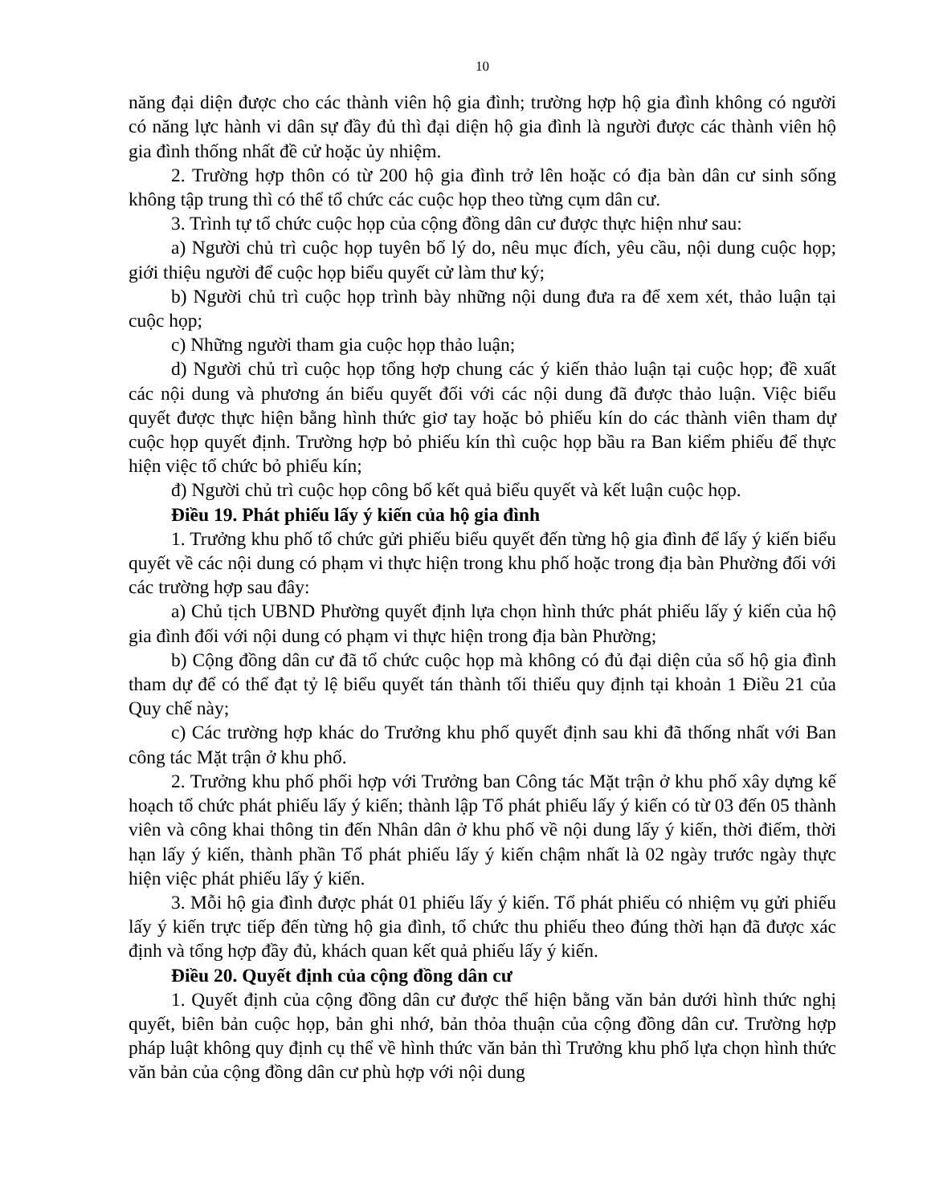10
năng đại diện được cho các thành viên hộ gia đình; trường hợp hộ gia đình không có người có năng lực hành vi dân sự đầy đủ thì đại diện hộ gia đình là người được các thành viên hộ gia đình thống nhất đề cử hoặc ủy nhiệm.
2. Trường hợp thôn có từ 200 hộ gia đình trở lên hoặc có địa bàn dân cư sinh sống không tập trung thì có thể tổ chức các cuộc họp theo từng cụm dân cư.
3. Trình tự tổ chức cuộc họp của cộng đồng dân cư được thực hiện như sau:
a) Người chủ trì cuộc họp tuyên bố lý do, nêu mục đích, yêu cầu, nội dung cuộc họp; giới thiệu người để cuộc họp biểu quyết cử làm thư ký;
b) Người chủ trì cuộc họp trình bày những nội dung đưa ra để xem xét, thảo luận tại cuộc họp;
c) Những người tham gia cuộc họp thảo luận;
d) Người chủ trì cuộc họp tổng hợp chung các ý kiến thảo luận tại cuộc họp; đề xuất các nội dung và phương án biểu quyết đối với các nội dung đã được thảo luận. Việc biểu quyết được thực hiện bằng hình thức giơ tay hoặc bỏ phiếu kín do các thành viên tham dự cuộc họp quyết định. Trường hợp bỏ phiếu kín thì cuộc họp bầu ra Ban kiểm phiếu để thực hiện việc tổ chức bỏ phiếu kín;
đ) Người chủ trì cuộc họp công bố kết quả biểu quyết và kết luận cuộc họp.
Điều 19. Phát phiếu lấy ý kiến của hộ gia đình
1. Trưởng khu phố tổ chức gửi phiếu biểu quyết đến từng hộ gia đình để lấy ý kiến biểu quyết về các nội dung có phạm vi thực hiện trong khu phố hoặc trong địa bàn Phường đối với các trường hợp sau đây:
a) Chủ tịch UBND Phường quyết định lựa chọn hình thức phát phiếu lấy ý kiến của hộ gia đình đối với nội dung có phạm vi thực hiện trong địa bàn Phường;
b) Cộng đồng dân cư đã tổ chức cuộc họp mà không có đủ đại diện của số hộ gia đình tham dự để có thể đạt tỷ lệ biểu quyết tán thành tối thiểu quy định tại khoản 1 Điều 21 của Quy chế này;
c) Các trường hợp khác do Trưởng khu phố quyết định sau khi đã thống nhất với Ban công tác Mặt trận ở khu phố.
2. Trưởng khu phố phối hợp với Trưởng ban Công tác Mặt trận ở khu phố xây dựng kế hoạch tổ chức phát phiếu lấy ý kiến; thành lập Tổ phát phiếu lấy ý kiến có từ 03 đến 05 thành viên và công khai thông tin đến Nhân dân ở khu phố về nội dung lấy ý kiến, thời điểm, thời hạn lấy ý kiến, thành phần Tổ phát phiếu lấy ý kiến chậm nhất là 02 ngày trước ngày thực hiện việc phát phiếu lấy ý kiến.
3. Mỗi hộ gia đình được phát 01 phiếu lấy ý kiến. Tổ phát phiếu có nhiệm vụ gửi phiếu lấy ý kiến trực tiếp đến từng hộ gia đình, tổ chức thu phiếu theo đúng thời hạn đã được xác định và tổng hợp đầy đủ, khách quan kết quả phiếu lấy ý kiến.
Điều 20. Quyết định của cộng đồng dân cư
1. Quyết định của cộng đồng dân cư được thể hiện bằng văn bản dưới hình thức nghị quyết, biên bản cuộc họp, bản ghi nhớ, bản thỏa thuận của cộng đồng dân cư. Trường hợp pháp luật không quy định cụ thể về hình thức văn bản thì Trưởng khu phố lựa chọn hình thức văn bản của cộng đồng dân cư phù hợp với nội dung